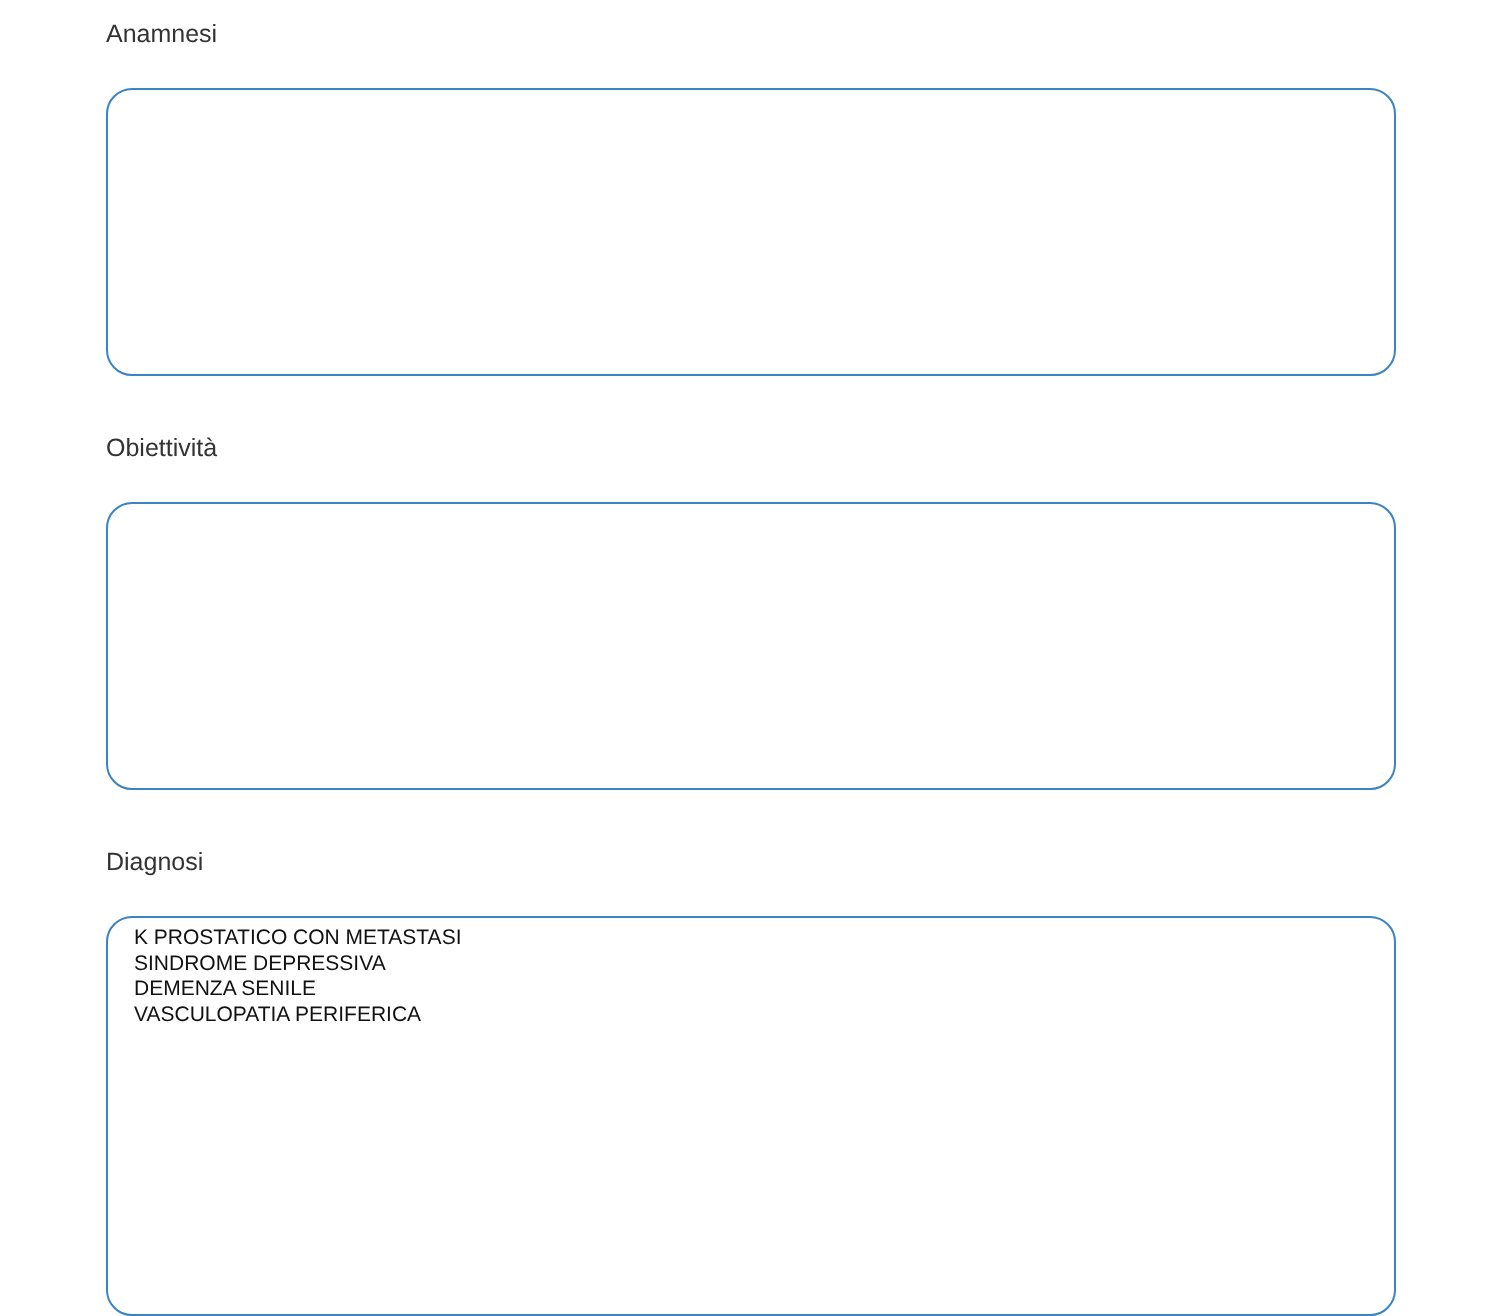Anamnesi
Obiettività
Diagnosi
K PROSTATICO CON METASTASI
SINDROME DEPRESSIVA
DEMENZA SENILE
VASCULOPATIA PERIFERICA